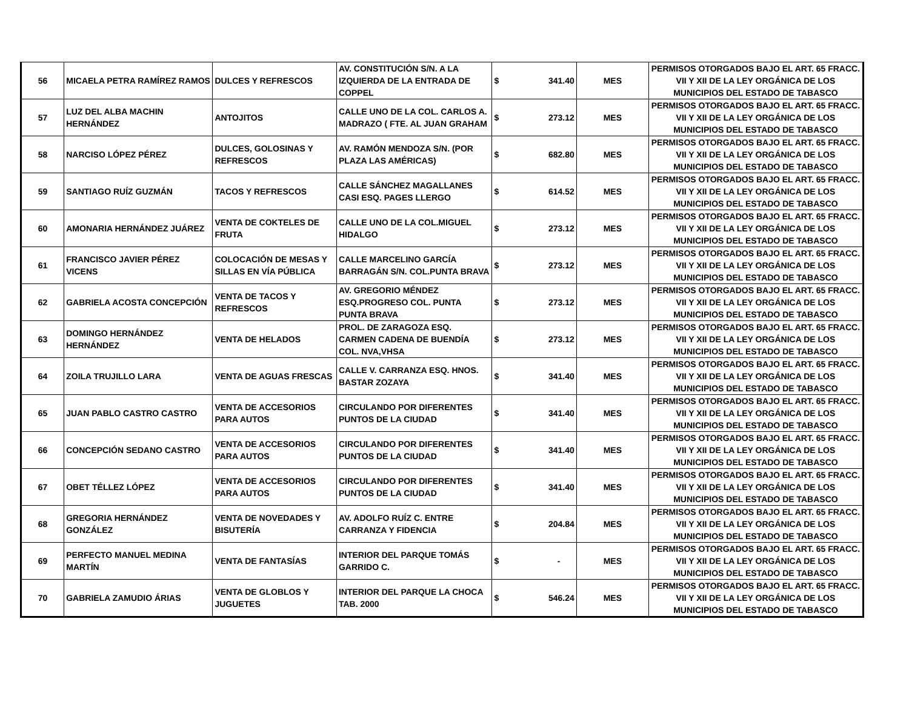| 56 | MICAELA PETRA RAMÍREZ RAMOS | DULCES Y REFRESCOS | AV. CONSTITUCIÓN S/N. A LA IZQUIERDA DE LA ENTRADA DE COPPEL | $ 341.40 | MES | PERMISOS OTORGADOS BAJO EL ART. 65 FRACC. VII Y XII DE LA LEY ORGÁNICA DE LOS MUNICIPIOS DEL ESTADO DE TABASCO |
| 57 | LUZ DEL ALBA MACHIN HERNÁNDEZ | ANTOJITOS | CALLE UNO DE LA COL. CARLOS A. MADRAZO ( FTE. AL JUAN GRAHAM | $ 273.12 | MES | PERMISOS OTORGADOS BAJO EL ART. 65 FRACC. VII Y XII DE LA LEY ORGÁNICA DE LOS MUNICIPIOS DEL ESTADO DE TABASCO |
| 58 | NARCISO LÓPEZ PÉREZ | DULCES, GOLOSINAS Y REFRESCOS | AV. RAMÓN MENDOZA S/N. (POR PLAZA LAS AMÉRICAS) | $ 682.80 | MES | PERMISOS OTORGADOS BAJO EL ART. 65 FRACC. VII Y XII DE LA LEY ORGÁNICA DE LOS MUNICIPIOS DEL ESTADO DE TABASCO |
| 59 | SANTIAGO RUÍZ GUZMÁN | TACOS Y REFRESCOS | CALLE SÁNCHEZ MAGALLANES CASI ESQ. PAGES LLERGO | $ 614.52 | MES | PERMISOS OTORGADOS BAJO EL ART. 65 FRACC. VII Y XII DE LA LEY ORGÁNICA DE LOS MUNICIPIOS DEL ESTADO DE TABASCO |
| 60 | AMONARIA HERNÁNDEZ JUÁREZ | VENTA DE COKTELES DE FRUTA | CALLE UNO DE LA COL.MIGUEL HIDALGO | $ 273.12 | MES | PERMISOS OTORGADOS BAJO EL ART. 65 FRACC. VII Y XII DE LA LEY ORGÁNICA DE LOS MUNICIPIOS DEL ESTADO DE TABASCO |
| 61 | FRANCISCO JAVIER PÉREZ VICENS | COLOCACIÓN DE MESAS Y SILLAS EN VÍA PÚBLICA | CALLE MARCELINO GARCÍA BARRAGÁN S/N. COL.PUNTA BRAVA | $ 273.12 | MES | PERMISOS OTORGADOS BAJO EL ART. 65 FRACC. VII Y XII DE LA LEY ORGÁNICA DE LOS MUNICIPIOS DEL ESTADO DE TABASCO |
| 62 | GABRIELA ACOSTA CONCEPCIÓN | VENTA DE TACOS Y REFRESCOS | AV. GREGORIO MÉNDEZ ESQ.PROGRESO COL. PUNTA PUNTA BRAVA | $ 273.12 | MES | PERMISOS OTORGADOS BAJO EL ART. 65 FRACC. VII Y XII DE LA LEY ORGÁNICA DE LOS MUNICIPIOS DEL ESTADO DE TABASCO |
| 63 | DOMINGO HERNÁNDEZ HERNÁNDEZ | VENTA DE HELADOS | PROL. DE ZARAGOZA ESQ. CARMEN CADENA DE BUENDÍA COL. NVA,VHSA | $ 273.12 | MES | PERMISOS OTORGADOS BAJO EL ART. 65 FRACC. VII Y XII DE LA LEY ORGÁNICA DE LOS MUNICIPIOS DEL ESTADO DE TABASCO |
| 64 | ZOILA TRUJILLO LARA | VENTA DE AGUAS FRESCAS | CALLE V. CARRANZA ESQ. HNOS. BASTAR ZOZAYA | $ 341.40 | MES | PERMISOS OTORGADOS BAJO EL ART. 65 FRACC. VII Y XII DE LA LEY ORGÁNICA DE LOS MUNICIPIOS DEL ESTADO DE TABASCO |
| 65 | JUAN PABLO CASTRO CASTRO | VENTA DE ACCESORIOS PARA AUTOS | CIRCULANDO POR DIFERENTES PUNTOS DE LA CIUDAD | $ 341.40 | MES | PERMISOS OTORGADOS BAJO EL ART. 65 FRACC. VII Y XII DE LA LEY ORGÁNICA DE LOS MUNICIPIOS DEL ESTADO DE TABASCO |
| 66 | CONCEPCIÓN SEDANO CASTRO | VENTA DE ACCESORIOS PARA AUTOS | CIRCULANDO POR DIFERENTES PUNTOS DE LA CIUDAD | $ 341.40 | MES | PERMISOS OTORGADOS BAJO EL ART. 65 FRACC. VII Y XII DE LA LEY ORGÁNICA DE LOS MUNICIPIOS DEL ESTADO DE TABASCO |
| 67 | OBET TÉLLEZ LÓPEZ | VENTA DE ACCESORIOS PARA AUTOS | CIRCULANDO POR DIFERENTES PUNTOS DE LA CIUDAD | $ 341.40 | MES | PERMISOS OTORGADOS BAJO EL ART. 65 FRACC. VII Y XII DE LA LEY ORGÁNICA DE LOS MUNICIPIOS DEL ESTADO DE TABASCO |
| 68 | GREGORIA HERNÁNDEZ GONZÁLEZ | VENTA DE NOVEDADES Y BISUTERÍA | AV. ADOLFO RUÍZ C. ENTRE CARRANZA Y FIDENCIA | $ 204.84 | MES | PERMISOS OTORGADOS BAJO EL ART. 65 FRACC. VII Y XII DE LA LEY ORGÁNICA DE LOS MUNICIPIOS DEL ESTADO DE TABASCO |
| 69 | PERFECTO MANUEL MEDINA MARTÍN | VENTA DE FANTASÍAS | INTERIOR DEL PARQUE TOMÁS GARRIDO C. | $ - | MES | PERMISOS OTORGADOS BAJO EL ART. 65 FRACC. VII Y XII DE LA LEY ORGÁNICA DE LOS MUNICIPIOS DEL ESTADO DE TABASCO |
| 70 | GABRIELA ZAMUDIO ÁRIAS | VENTA DE GLOBLOS Y JUGUETES | INTERIOR DEL PARQUE LA CHOCA TAB. 2000 | $ 546.24 | MES | PERMISOS OTORGADOS BAJO EL ART. 65 FRACC. VII Y XII DE LA LEY ORGÁNICA DE LOS MUNICIPIOS DEL ESTADO DE TABASCO |